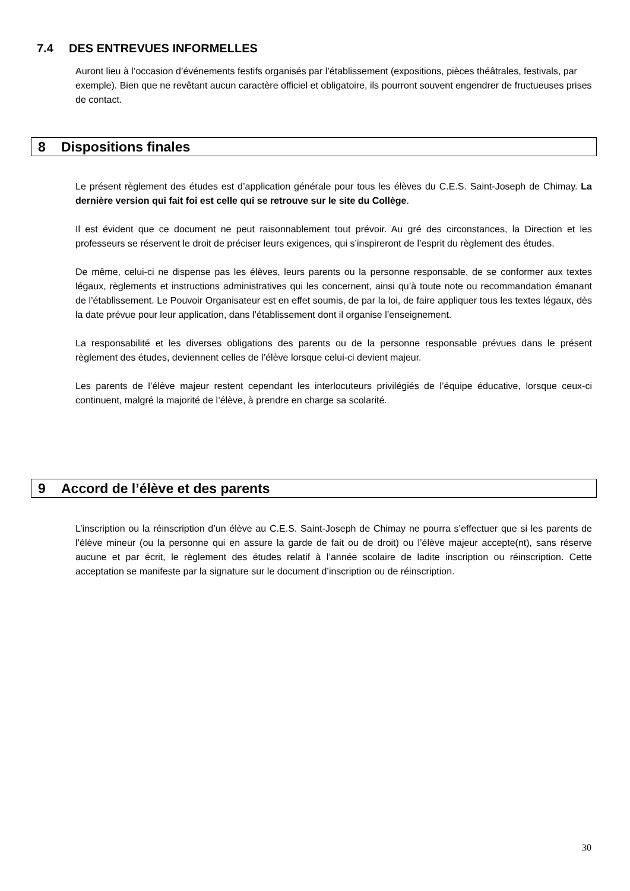7.4 DES ENTREVUES INFORMELLES
Auront lieu à l’occasion d’événements festifs organisés par l’établissement (expositions, pièces théâtrales, festivals, par exemple). Bien que ne revêtant aucun caractère officiel et obligatoire, ils pourront souvent engendrer de fructueuses prises de contact.
8 Dispositions finales
Le présent règlement des études est d’application générale pour tous les élèves du C.E.S. Saint-Joseph de Chimay. La dernière version qui fait foi est celle qui se retrouve sur le site du Collège.
Il est évident que ce document ne peut raisonnablement tout prévoir. Au gré des circonstances, la Direction et les professeurs se réservent le droit de préciser leurs exigences, qui s’inspireront de l’esprit du règlement des études.
De même, celui-ci ne dispense pas les élèves, leurs parents ou la personne responsable, de se conformer aux textes légaux, règlements et instructions administratives qui les concernent, ainsi qu’à toute note ou recommandation émanant de l’établissement. Le Pouvoir Organisateur est en effet soumis, de par la loi, de faire appliquer tous les textes légaux, dès la date prévue pour leur application, dans l’établissement dont il organise l’enseignement.
La responsabilité et les diverses obligations des parents ou de la personne responsable prévues dans le présent règlement des études, deviennent celles de l’élève lorsque celui-ci devient majeur.
Les parents de l’élève majeur restent cependant les interlocuteurs privilégiés de l’équipe éducative, lorsque ceux-ci continuent, malgré la majorité de l’élève, à prendre en charge sa scolarité.
9 Accord de l’élève et des parents
L’inscription ou la réinscription d’un élève au C.E.S. Saint-Joseph de Chimay ne pourra s’effectuer que si les parents de l’élève mineur (ou la personne qui en assure la garde de fait ou de droit) ou l’élève majeur accepte(nt), sans réserve aucune et par écrit, le règlement des études relatif à l’année scolaire de ladite inscription ou réinscription. Cette acceptation se manifeste par la signature sur le document d’inscription ou de réinscription.
30